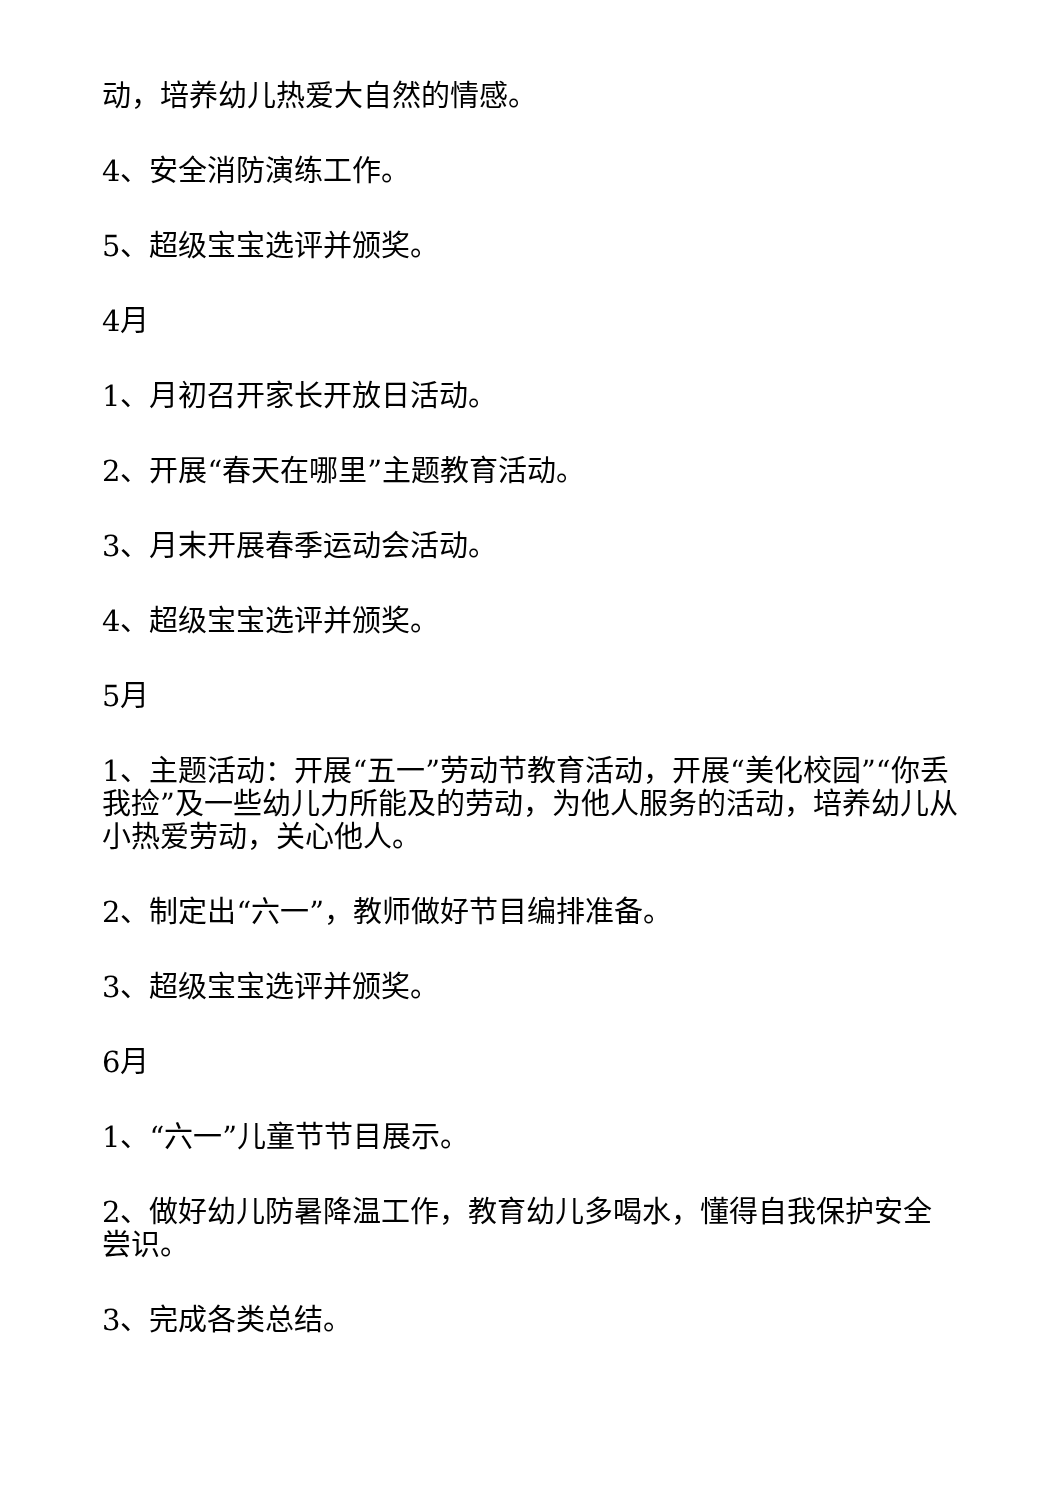动，培养幼儿热爱大自然的情感。
4、安全消防演练工作。
5、超级宝宝选评并颁奖。
4月
1、月初召开家长开放日活动。
2、开展“春天在哪里”主题教育活动。
3、月末开展春季运动会活动。
4、超级宝宝选评并颁奖。
5月
1、主题活动：开展“五一”劳动节教育活动，开展“美化校园”“你丢我捡”及一些幼儿力所能及的劳动，为他人服务的活动，培养幼儿从小热爱劳动，关心他人。
2、制定出“六一”，教师做好节目编排准备。
3、超级宝宝选评并颁奖。
6月
1、“六一”儿童节节目展示。
2、做好幼儿防暑降温工作，教育幼儿多喝水，懂得自我保护安全尝识。
3、完成各类总结。